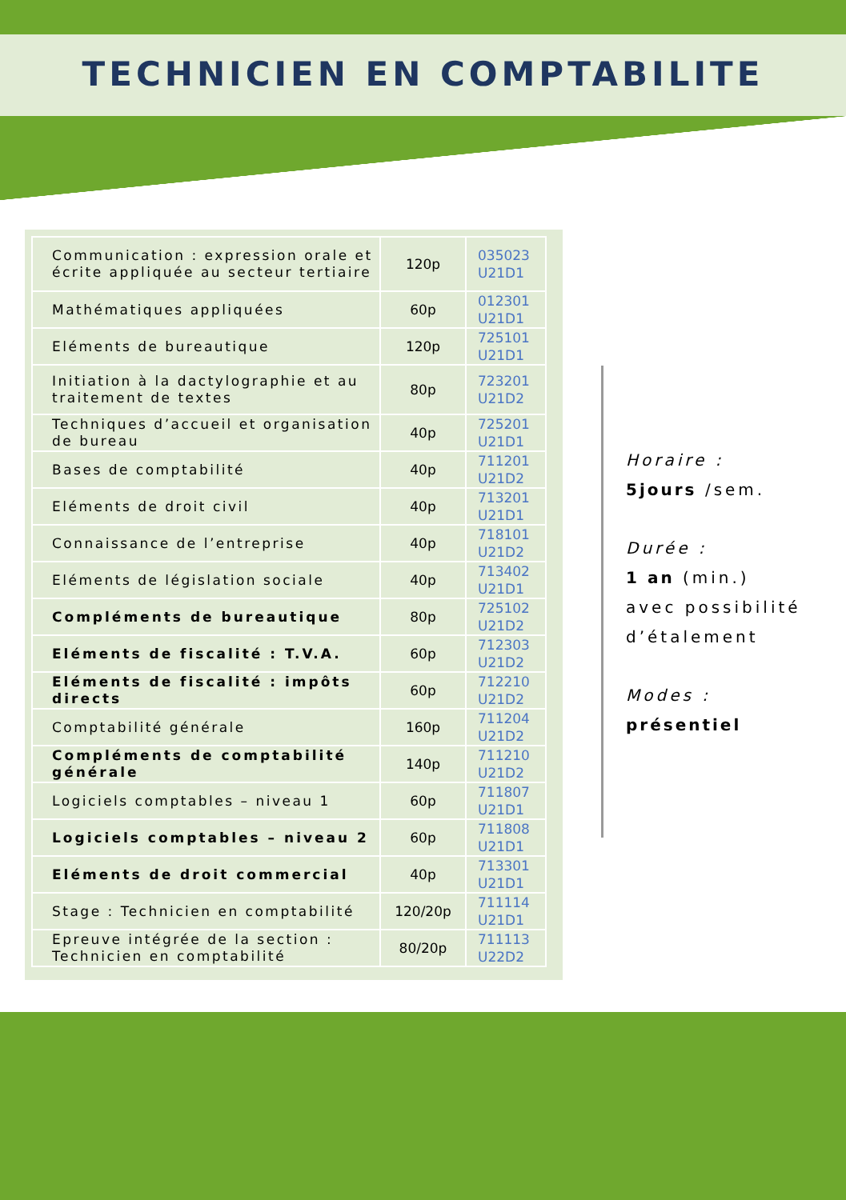TECHNICIEN EN COMPTABILITE
| Communication : expression orale et écrite appliquée au secteur tertiaire | 120p | 035023 U21D1 |
| Mathématiques appliquées | 60p | 012301 U21D1 |
| Eléments de bureautique | 120p | 725101 U21D1 |
| Initiation à la dactylographie et au traitement de textes | 80p | 723201 U21D2 |
| Techniques d’accueil et organisation de bureau | 40p | 725201 U21D1 |
| Bases de comptabilité | 40p | 711201 U21D2 |
| Eléments de droit civil | 40p | 713201 U21D1 |
| Connaissance de l’entreprise | 40p | 718101 U21D2 |
| Eléments de législation sociale | 40p | 713402 U21D1 |
| Compléments de bureautique | 80p | 725102 U21D2 |
| Eléments de fiscalité : T.V.A. | 60p | 712303 U21D2 |
| Eléments de fiscalité : impôts directs | 60p | 712210 U21D2 |
| Comptabilité générale | 160p | 711204 U21D2 |
| Compléments de comptabilité générale | 140p | 711210 U21D2 |
| Logiciels comptables – niveau 1 | 60p | 711807 U21D1 |
| Logiciels comptables – niveau 2 | 60p | 711808 U21D1 |
| Eléments de droit commercial | 40p | 713301 U21D1 |
| Stage : Technicien en comptabilité | 120/20p | 711114 U21D1 |
| Epreuve intégrée de la section : Technicien en comptabilité | 80/20p | 711113 U22D2 |
Horaire :
5jours /sem.
Durée :
1 an (min.)
avec possibilité d’étalement
Modes :
présentiel